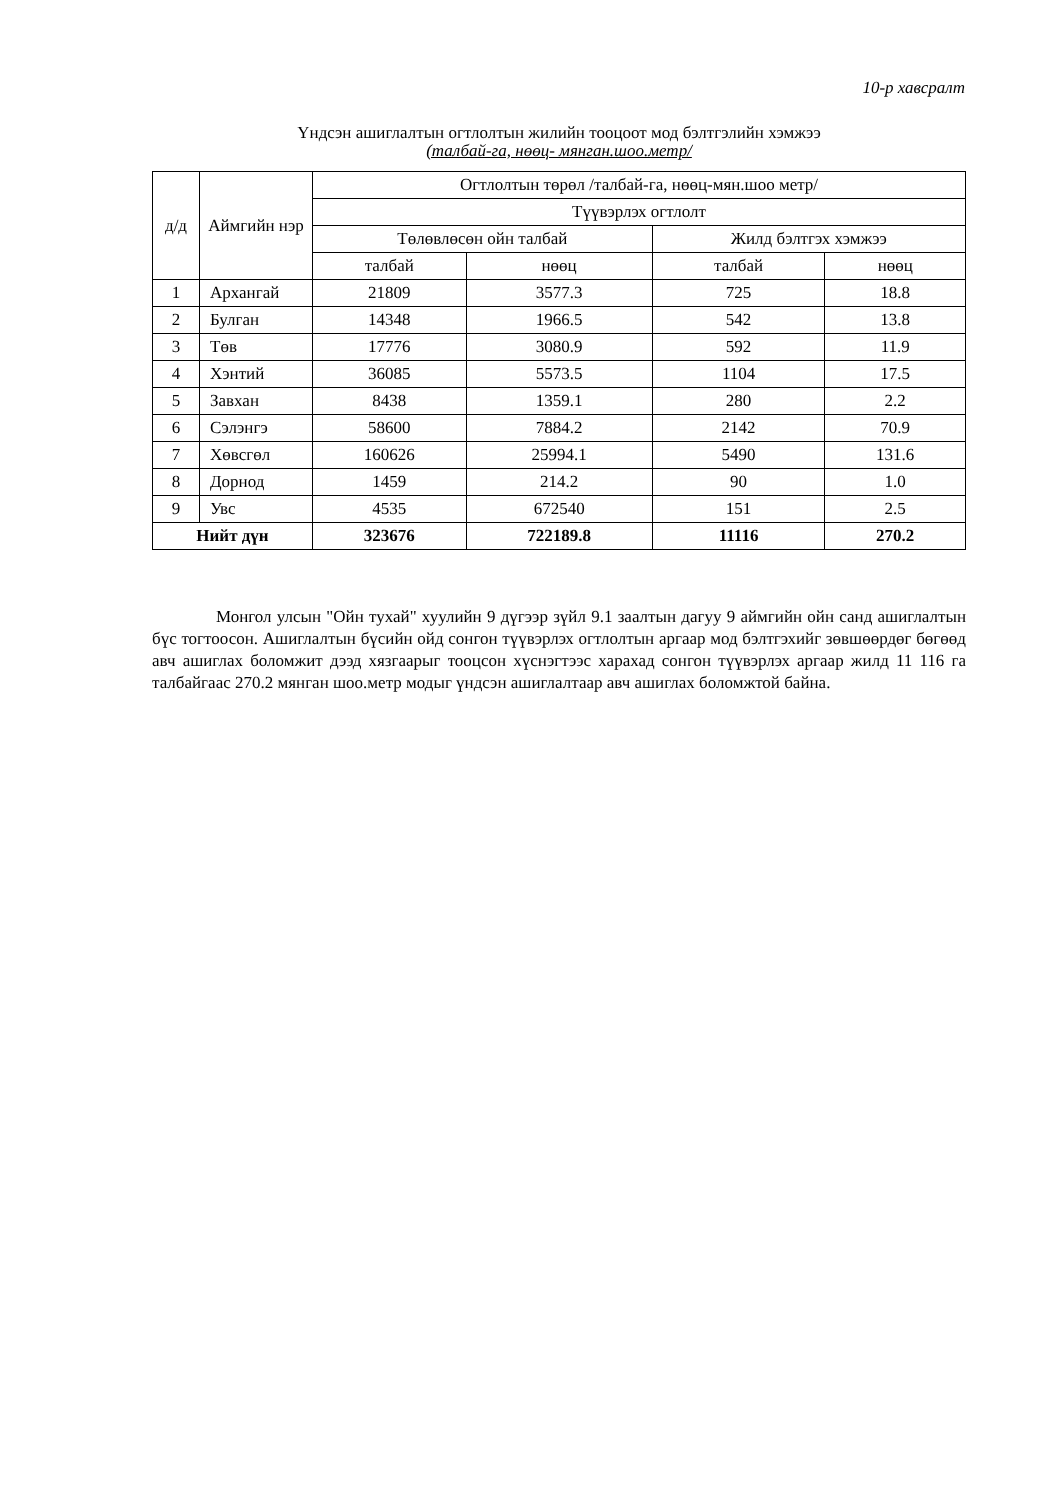10-р хавсралт
Үндсэн ашиглалтын огтлолтын жилийн тооцоот мод бэлтгэлийн хэмжээ
(талбай-га, нөөц- мянган.шоо.метр/
| д/д | Аймгийн нэр | Огтлолтын төрөл /талбай-га, нөөц-мян.шоо метр/ | | | |
| --- | --- | --- | --- | --- | --- |
| | | Түүвэрлэх огтлолт | | | |
| | | Төлөвлөсөн ойн талбай | | Жилд бэлтгэх хэмжээ | |
| | | талбай | нөөц | талбай | нөөц |
| 1 | Архангай | 21809 | 3577.3 | 725 | 18.8 |
| 2 | Булган | 14348 | 1966.5 | 542 | 13.8 |
| 3 | Төв | 17776 | 3080.9 | 592 | 11.9 |
| 4 | Хэнтий | 36085 | 5573.5 | 1104 | 17.5 |
| 5 | Завхан | 8438 | 1359.1 | 280 | 2.2 |
| 6 | Сэлэнгэ | 58600 | 7884.2 | 2142 | 70.9 |
| 7 | Хөвсгөл | 160626 | 25994.1 | 5490 | 131.6 |
| 8 | Дорнод | 1459 | 214.2 | 90 | 1.0 |
| 9 | Увс | 4535 | 672540 | 151 | 2.5 |
| Нийт дүн | | 323676 | 722189.8 | 11116 | 270.2 |
Монгол улсын "Ойн тухай" хуулийн 9 дүгээр зүйл 9.1 заалтын дагуу 9 аймгийн ойн санд ашиглалтын бүс тогтоосон. Ашиглалтын бүсийн ойд сонгон түүвэрлэх огтлолтын аргаар мод бэлтгэхийг зөвшөөрдөг бөгөөд авч ашиглах боломжит дээд хязгаарыг тооцсон хүснэгтээс харахад сонгон түүвэрлэх аргаар жилд 11 116 га талбайгаас 270.2 мянган шоо.метр модыг үндсэн ашиглалтаар авч ашиглах боломжтой байна.